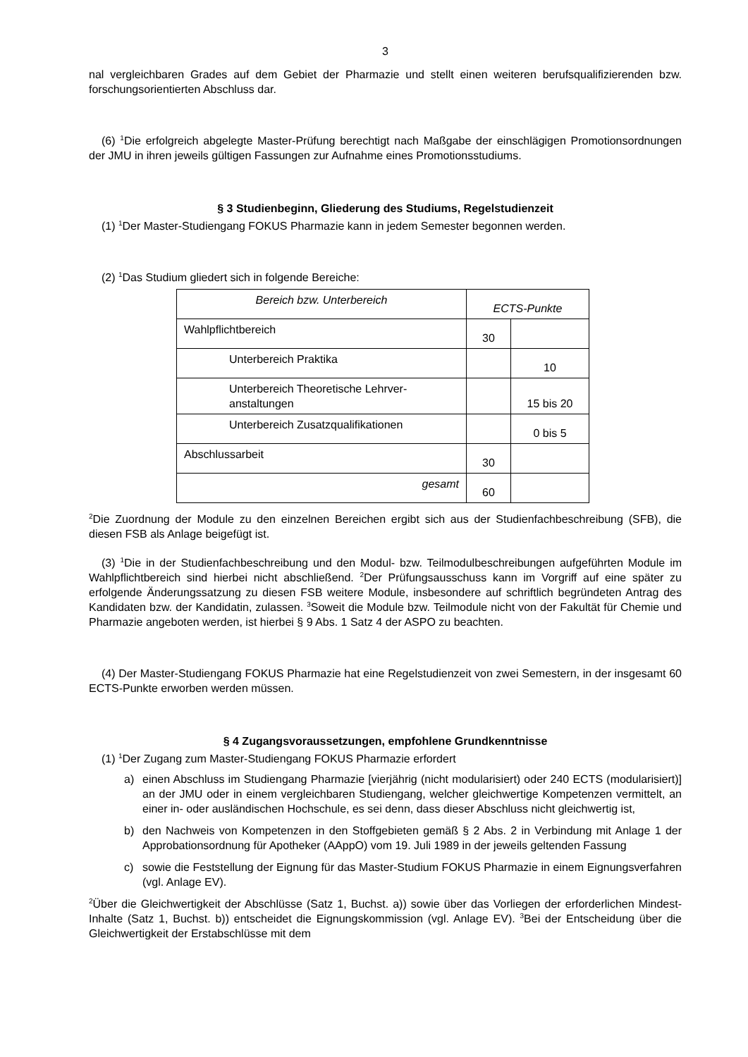3
nal vergleichbaren Grades auf dem Gebiet der Pharmazie und stellt einen weiteren berufsquali­fizierenden bzw. forschungsorientierten Abschluss dar.
(6) <sup>1</sup>Die erfolgreich abgelegte Master-Prüfung berechtigt nach Maßgabe der einschlägigen Promotionsordnungen der JMU in ihren jeweils gültigen Fassungen zur Aufnahme eines Promo­tionsstudiums.
§ 3 Studienbeginn, Gliederung des Studiums, Regelstudienzeit
(1) <sup>1</sup>Der Master-Studiengang FOKUS Pharmazie kann in jedem Semester begonnen werden.
(2) <sup>1</sup>Das Studium gliedert sich in folgende Bereiche:
| Bereich bzw. Unterbereich | ECTS-Punkte | |
| --- | --- | --- |
| Wahlpflichtbereich | 30 | |
| Unterbereich Praktika | | 10 |
| Unterbereich Theoretische Lehrver­anstaltungen | | 15 bis 20 |
| Unterbereich Zusatzqualifikationen | | 0 bis 5 |
| Abschlussarbeit | 30 | |
| gesamt | 60 | |
<sup>2</sup> Die Zuordnung der Module zu den einzelnen Bereichen ergibt sich aus der Studienfachbe­schreibung (SFB), die diesen FSB als Anlage beigefügt ist.
(3) <sup>1</sup>Die in der Studienfachbeschreibung und den Modul- bzw. Teilmodulbeschreibungen auf­geführten Module im Wahlpflichtbereich sind hierbei nicht abschließend. <sup>2</sup>Der Prüfungsaus­schuss kann im Vorgriff auf eine später zu erfolgende Änderungssatzung zu diesen FSB weite­re Module, insbesondere auf schriftlich begründeten Antrag des Kandidaten bzw. der Kandida­tin, zulassen. <sup>3</sup>Soweit die Module bzw. Teilmodule nicht von der Fakultät für Chemie und Phar­mazie angeboten werden, ist hierbei § 9 Abs. 1 Satz 4 der ASPO zu beachten.
(4) Der Master-Studiengang FOKUS Pharmazie hat eine Regelstudienzeit von zwei Semes­tern, in der insgesamt 60 ECTS-Punkte erworben werden müssen.
§ 4 Zugangsvoraussetzungen, empfohlene Grundkenntnisse
(1) <sup>1</sup>Der Zugang zum Master-Studiengang FOKUS Pharmazie erfordert
a) einen Abschluss im Studiengang Pharmazie [vierjährig (nicht modularisiert) oder 240 ECTS (modularisiert)] an der JMU oder in einem vergleichbaren Studiengang, welcher gleichwertige Kompetenzen vermittelt, an einer in- oder ausländischen Hochschule, es sei denn, dass dieser Abschluss nicht gleichwertig ist,
b) den Nachweis von Kompetenzen in den Stoffgebieten gemäß § 2 Abs. 2 in Verbindung mit Anlage 1 der Approbationsordnung für Apotheker (AAppO) vom 19. Juli 1989 in der jeweils geltenden Fassung
c) sowie die Feststellung der Eignung für das Master-Studium FOKUS Pharmazie in einem Eignungsverfahren (vgl. Anlage EV).
<sup>2</sup> Über die Gleichwertigkeit der Abschlüsse (Satz 1, Buchst. a)) sowie über das Vorliegen der erforderlichen Mindest-Inhalte (Satz 1, Buchst. b)) entscheidet die Eignungskommission (vgl. Anlage EV). <sup>3</sup>Bei der Entscheidung über die Gleichwertigkeit der Erstabschlüsse mit dem